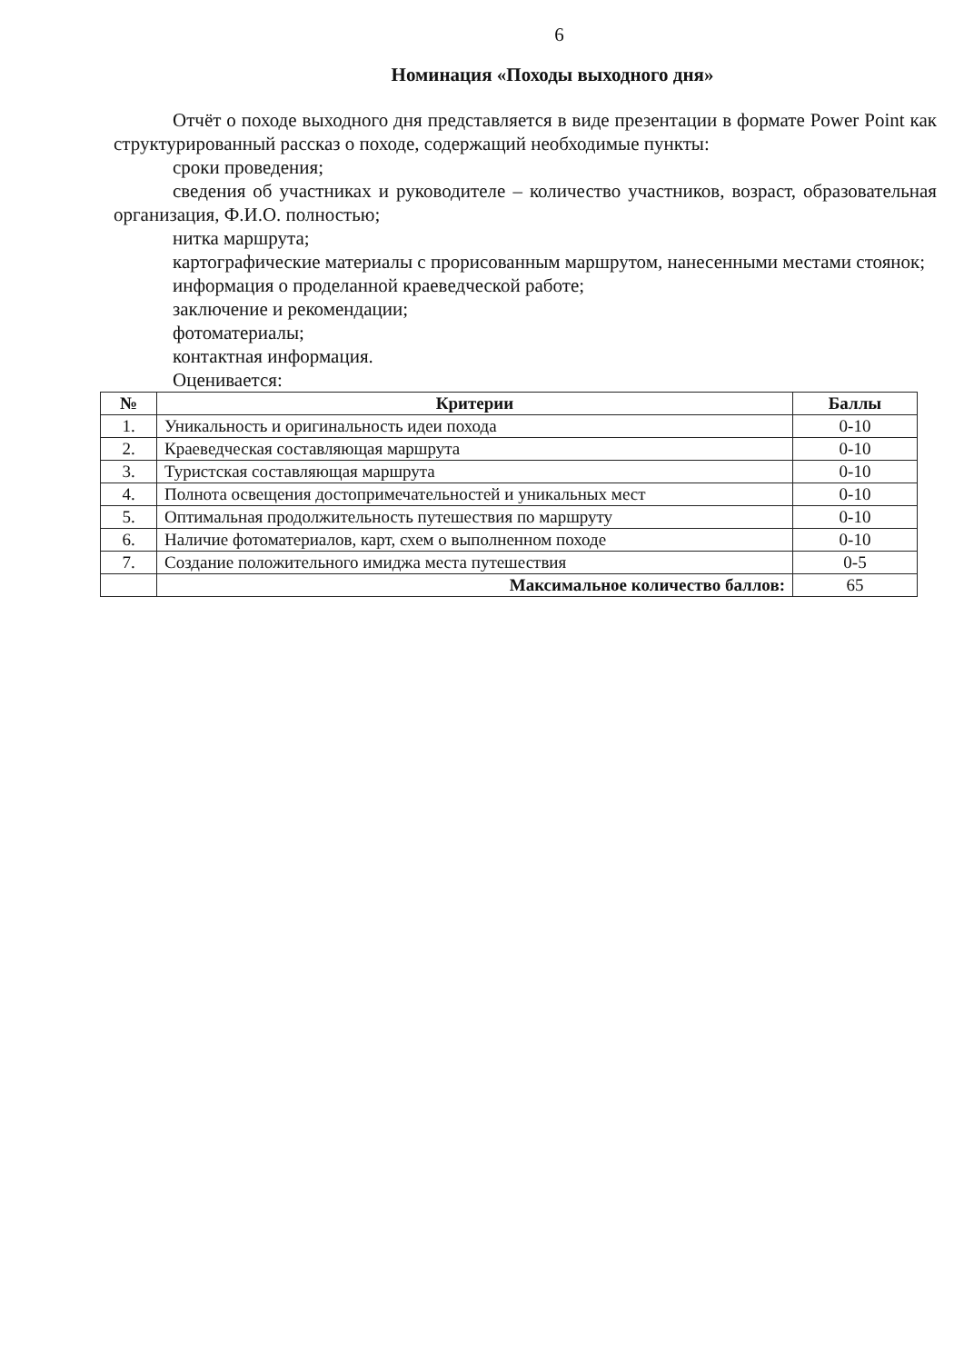6
Номинация «Походы выходного дня»
Отчёт о походе выходного дня представляется в виде презентации в формате Power Point как структурированный рассказ о походе, содержащий необходимые пункты:
сроки проведения;
сведения об участниках и руководителе – количество участников, возраст, образовательная организация, Ф.И.О. полностью;
нитка маршрута;
картографические материалы с прорисованным маршрутом, нанесенными местами стоянок;
информация о проделанной краеведческой работе;
заключение и рекомендации;
фотоматериалы;
контактная информация.
Оценивается:
| № | Критерии | Баллы |
| --- | --- | --- |
| 1. | Уникальность и оригинальность идеи похода | 0-10 |
| 2. | Краеведческая составляющая маршрута | 0-10 |
| 3. | Туристская составляющая маршрута | 0-10 |
| 4. | Полнота освещения достопримечательностей и уникальных мест | 0-10 |
| 5. | Оптимальная продолжительность путешествия по маршруту | 0-10 |
| 6. | Наличие фотоматериалов, карт, схем о выполненном походе | 0-10 |
| 7. | Создание положительного имиджа места путешествия | 0-5 |
| | Максимальное количество баллов: | 65 |